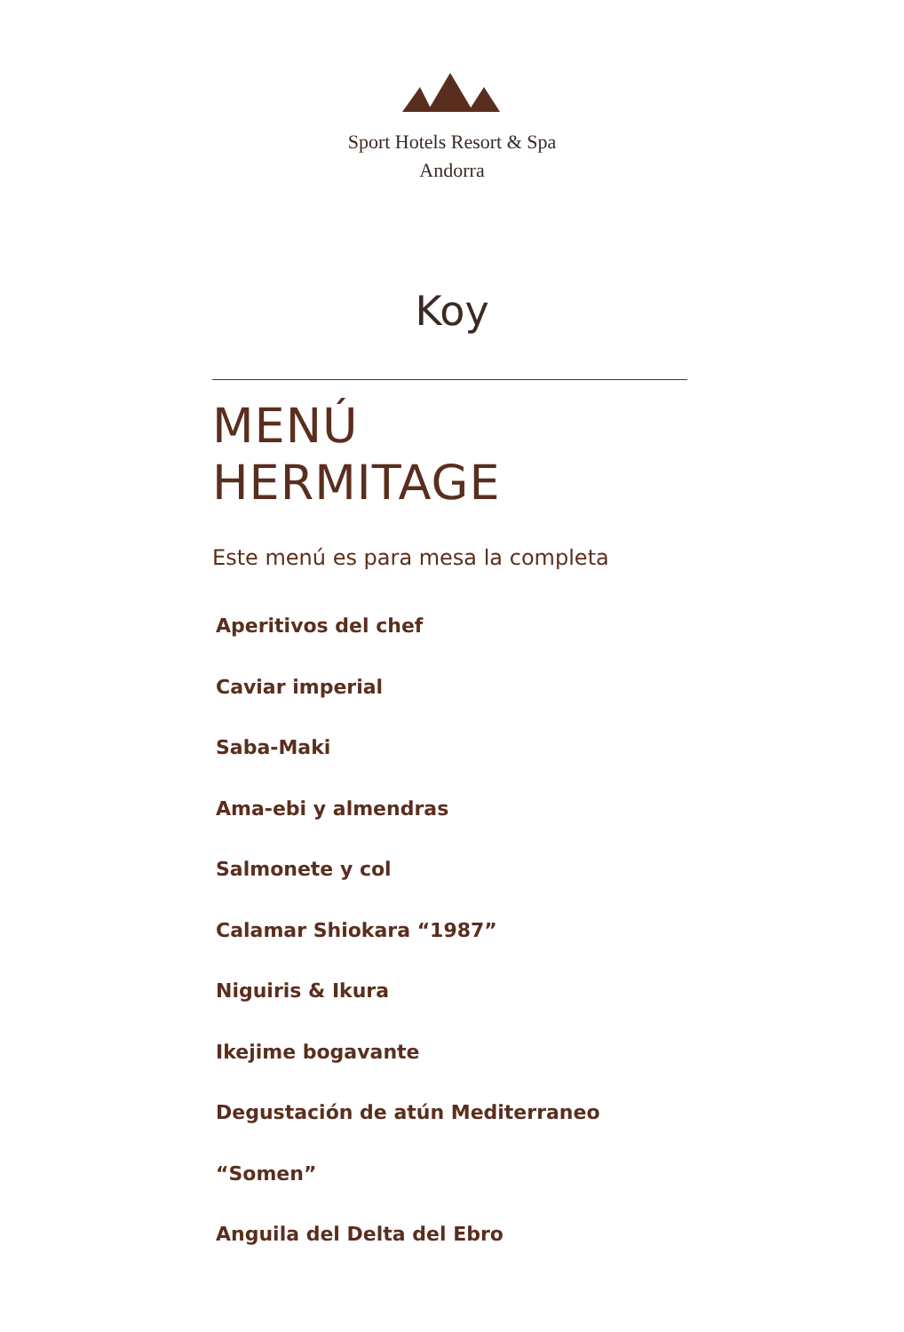Sport Hotels Resort & Spa
Andorra
Koy
MENÚ
HERMITAGE
Este menú es para mesa la completa
Aperitivos del chef
Caviar imperial
Saba-Maki
Ama-ebi y almendras
Salmonete y col
Calamar Shiokara “1987”
Niguiris & Ikura
Ikejime bogavante
Degustación de atún Mediterraneo
“Somen”
Anguila del Delta del Ebro